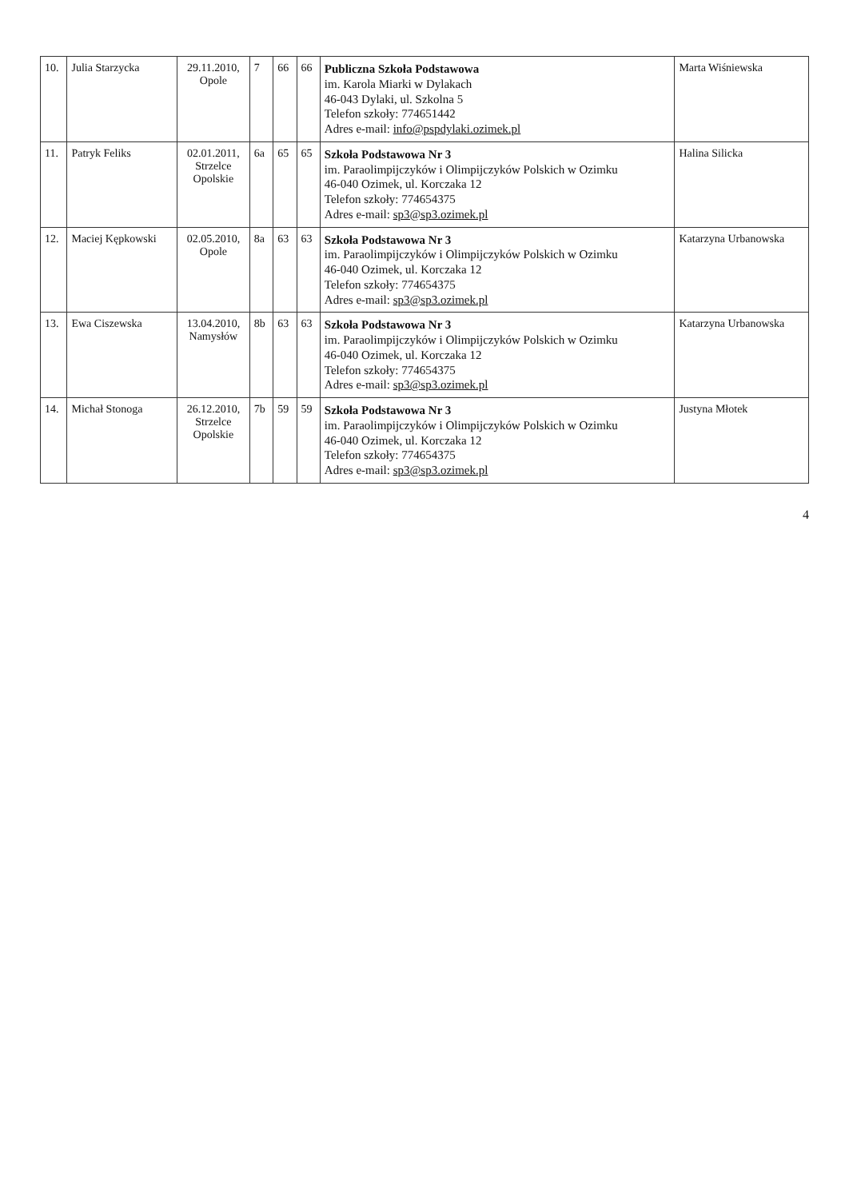| 10. | Julia Starzycka | 29.11.2010, Opole | 7 | 66 | 66 | Publiczna Szkoła Podstawowa im. Karola Miarki w Dylakach 46-043 Dylaki, ul. Szkolna 5 Telefon szkoły: 774651442 Adres e-mail: info@pspdylaki.ozimek.pl | Marta Wiśniewska |
| 11. | Patryk Feliks | 02.01.2011, Strzelce Opolskie | 6a | 65 | 65 | Szkoła Podstawowa Nr 3 im. Paraolimpijczyków i Olimpijczyków Polskich w Ozimku 46-040 Ozimek, ul. Korczaka 12 Telefon szkoły: 774654375 Adres e-mail: sp3@sp3.ozimek.pl | Halina Silicka |
| 12. | Maciej Kępkowski | 02.05.2010, Opole | 8a | 63 | 63 | Szkoła Podstawowa Nr 3 im. Paraolimpijczyków i Olimpijczyków Polskich w Ozimku 46-040 Ozimek, ul. Korczaka 12 Telefon szkoły: 774654375 Adres e-mail: sp3@sp3.ozimek.pl | Katarzyna Urbanowska |
| 13. | Ewa Ciszewska | 13.04.2010, Namysłów | 8b | 63 | 63 | Szkoła Podstawowa Nr 3 im. Paraolimpijczyków i Olimpijczyków Polskich w Ozimku 46-040 Ozimek, ul. Korczaka 12 Telefon szkoły: 774654375 Adres e-mail: sp3@sp3.ozimek.pl | Katarzyna Urbanowska |
| 14. | Michał Stonoga | 26.12.2010, Strzelce Opolskie | 7b | 59 | 59 | Szkoła Podstawowa Nr 3 im. Paraolimpijczyków i Olimpijczyków Polskich w Ozimku 46-040 Ozimek, ul. Korczaka 12 Telefon szkoły: 774654375 Adres e-mail: sp3@sp3.ozimek.pl | Justyna Młotek |
4